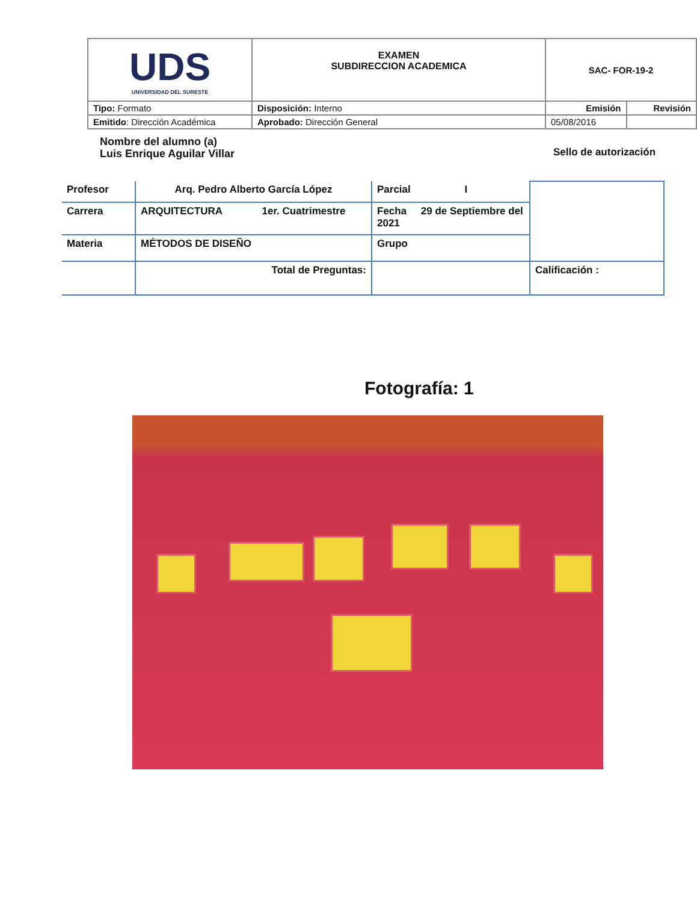| UDS UNIVERSIDAD DEL SURESTE | EXAMEN SUBDIRECCION ACADEMICA | SAC- FOR-19-2 | |
| Tipo: Formato | Disposición: Interno | Emisión | Revisión |
| Emitido : Dirección Académica | Aprobado: Dirección General | 05/08/2016 | |
Nombre del alumno (a)
Luis Enrique Aguilar Villar
Sello de autorización
| Profesor | Arq. Pedro Alberto García López | Parcial I | |
| Carrera | ARQUITECTURA 1er. Cuatrimestre | Fecha 29 de Septiembre del 2021 | |
| Materia | MÉTODOS DE DISEÑO | Grupo | |
| | Total de Preguntas: | | Calificación : |
Fotografía: 1